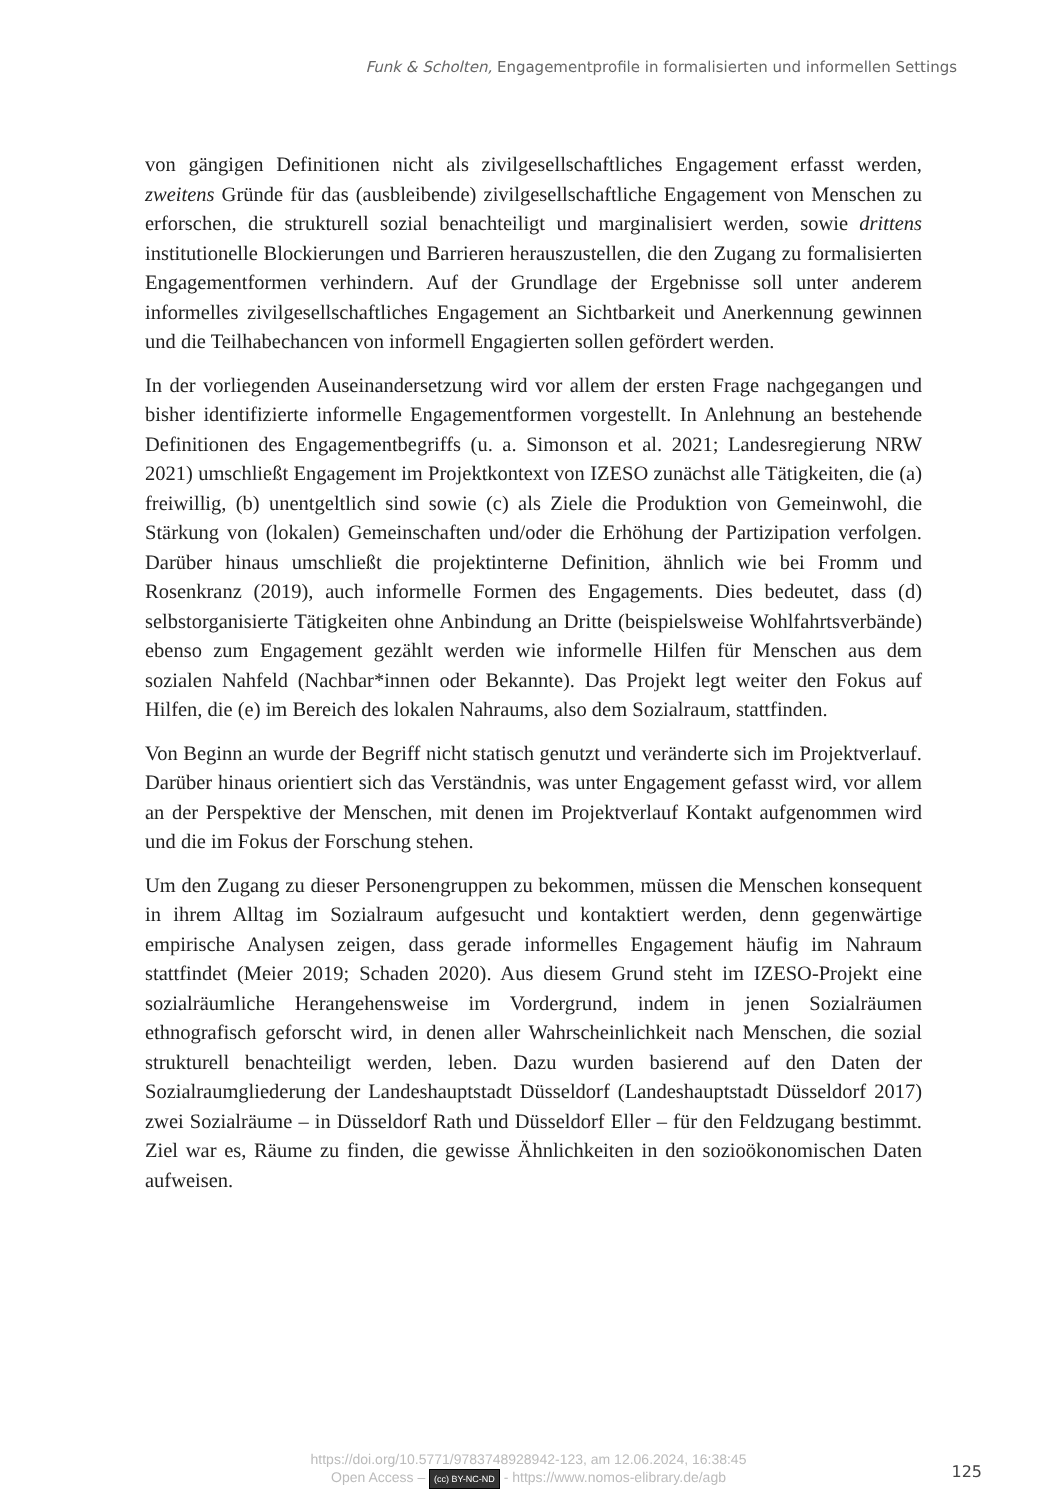Funk & Scholten, Engagementprofile in formalisierten und informellen Settings
von gängigen Definitionen nicht als zivilgesellschaftliches Engagement erfasst werden, zweitens Gründe für das (ausbleibende) zivilgesellschaftliche Engagement von Menschen zu erforschen, die strukturell sozial benachteiligt und marginalisiert werden, sowie drittens institutionelle Blockierungen und Barrieren herauszustellen, die den Zugang zu formalisierten Engagementformen verhindern. Auf der Grundlage der Ergebnisse soll unter anderem informelles zivilgesellschaftliches Engagement an Sichtbarkeit und Anerkennung gewinnen und die Teilhabechancen von informell Engagierten sollen gefördert werden.
In der vorliegenden Auseinandersetzung wird vor allem der ersten Frage nachgegangen und bisher identifizierte informelle Engagementformen vorgestellt. In Anlehnung an bestehende Definitionen des Engagementbegriffs (u. a. Simonson et al. 2021; Landesregierung NRW 2021) umschließt Engagement im Projektkontext von IZESO zunächst alle Tätigkeiten, die (a) freiwillig, (b) unentgeltlich sind sowie (c) als Ziele die Produktion von Gemeinwohl, die Stärkung von (lokalen) Gemeinschaften und/oder die Erhöhung der Partizipation verfolgen. Darüber hinaus umschließt die projektinterne Definition, ähnlich wie bei Fromm und Rosenkranz (2019), auch informelle Formen des Engagements. Dies bedeutet, dass (d) selbstorganisierte Tätigkeiten ohne Anbindung an Dritte (beispielsweise Wohlfahrtsverbände) ebenso zum Engagement gezählt werden wie informelle Hilfen für Menschen aus dem sozialen Nahfeld (Nachbar*innen oder Bekannte). Das Projekt legt weiter den Fokus auf Hilfen, die (e) im Bereich des lokalen Nahraums, also dem Sozialraum, stattfinden.
Von Beginn an wurde der Begriff nicht statisch genutzt und veränderte sich im Projektverlauf. Darüber hinaus orientiert sich das Verständnis, was unter Engagement gefasst wird, vor allem an der Perspektive der Menschen, mit denen im Projektverlauf Kontakt aufgenommen wird und die im Fokus der Forschung stehen.
Um den Zugang zu dieser Personengruppen zu bekommen, müssen die Menschen konsequent in ihrem Alltag im Sozialraum aufgesucht und kontaktiert werden, denn gegenwärtige empirische Analysen zeigen, dass gerade informelles Engagement häufig im Nahraum stattfindet (Meier 2019; Schaden 2020). Aus diesem Grund steht im IZESO-Projekt eine sozialräumliche Herangehensweise im Vordergrund, indem in jenen Sozialräumen ethnografisch geforscht wird, in denen aller Wahrscheinlichkeit nach Menschen, die sozial strukturell benachteiligt werden, leben. Dazu wurden basierend auf den Daten der Sozialraumgliederung der Landeshauptstadt Düsseldorf (Landeshauptstadt Düsseldorf 2017) zwei Sozialräume – in Düsseldorf Rath und Düsseldorf Eller – für den Feldzugang bestimmt. Ziel war es, Räume zu finden, die gewisse Ähnlichkeiten in den sozioökonomischen Daten aufweisen.
https://doi.org/10.5771/9783748928942-123, am 12.06.2024, 16:38:45
Open Access – (cc) BY-NC-ND - https://www.nomos-elibrary.de/agb
125